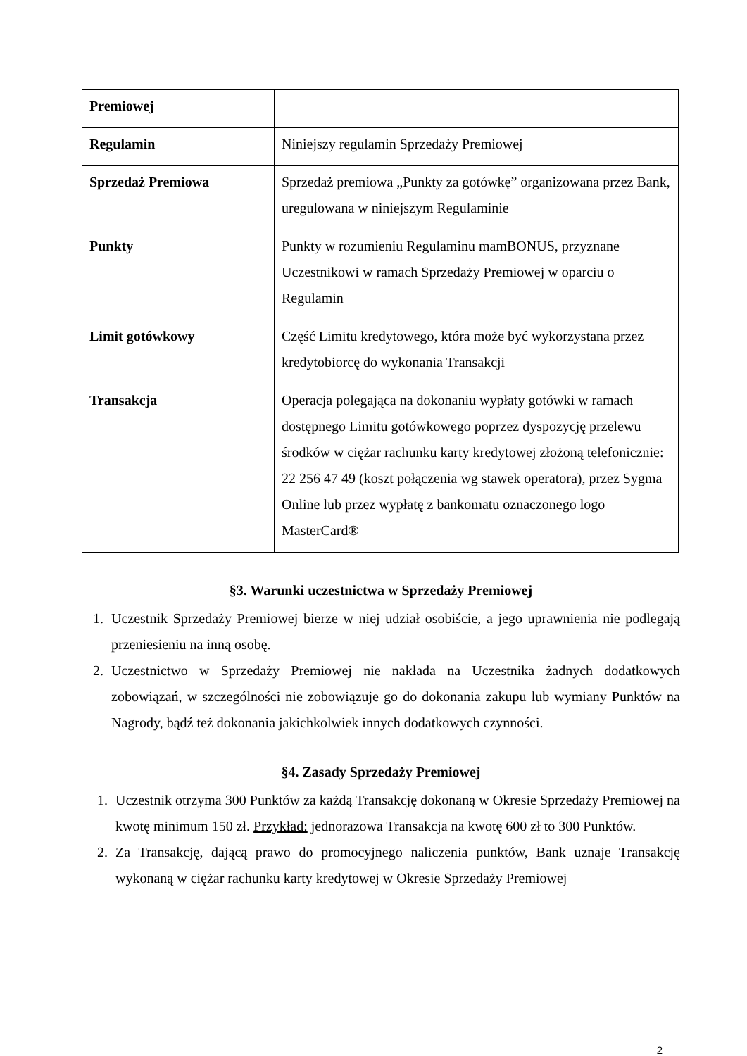| Premiowej | |
| Regulamin | Niniejszy regulamin Sprzedaży Premiowej |
| Sprzedaż Premiowa | Sprzedaż premiowa „Punkty za gotówkę” organizowana przez Bank, uregulowana w niniejszym Regulaminie |
| Punkty | Punkty w rozumieniu Regulaminu mamBONUS, przyznane Uczestnikowi w ramach Sprzedaży Premiowej w oparciu o Regulamin |
| Limit gotówkowy | Część Limitu kredytowego, która może być wykorzystana przez kredytobiorcę do wykonania Transakcji |
| Transakcja | Operacja polegająca na dokonaniu wypłaty gotówki w ramach dostępnego Limitu gotówkowego poprzez dyspozycję przelewu środków w ciężar rachunku karty kredytowej złożoną telefonicznie: 22 256 47 49 (koszt połączenia wg stawek operatora), przez Sygma Online lub przez wypłatę z bankomatu oznaczonego logo MasterCard® |
§3. Warunki uczestnictwa w Sprzedaży Premiowej
1. Uczestnik Sprzedaży Premiowej bierze w niej udział osobiście, a jego uprawnienia nie podlegają przeniesieniu na inną osobę.
2. Uczestnictwo w Sprzedaży Premiowej nie nakłada na Uczestnika żadnych dodatkowych zobowiązań, w szczególności nie zobowiązuje go do dokonania zakupu lub wymiany Punktów na Nagrody, bądź też dokonania jakichkolwiek innych dodatkowych czynności.
§4. Zasady Sprzedaży Premiowej
1. Uczestnik otrzyma 300 Punktów za każdą Transakcję dokonaną w Okresie Sprzedaży Premiowej na kwotę minimum 150 zł. Przykład: jednorazowa Transakcja na kwotę 600 zł to 300 Punktów.
2. Za Transakcję, dającą prawo do promocyjnego naliczenia punktów, Bank uznaje Transakcję wykonaną w ciężar rachunku karty kredytowej w Okresie Sprzedaży Premiowej
2